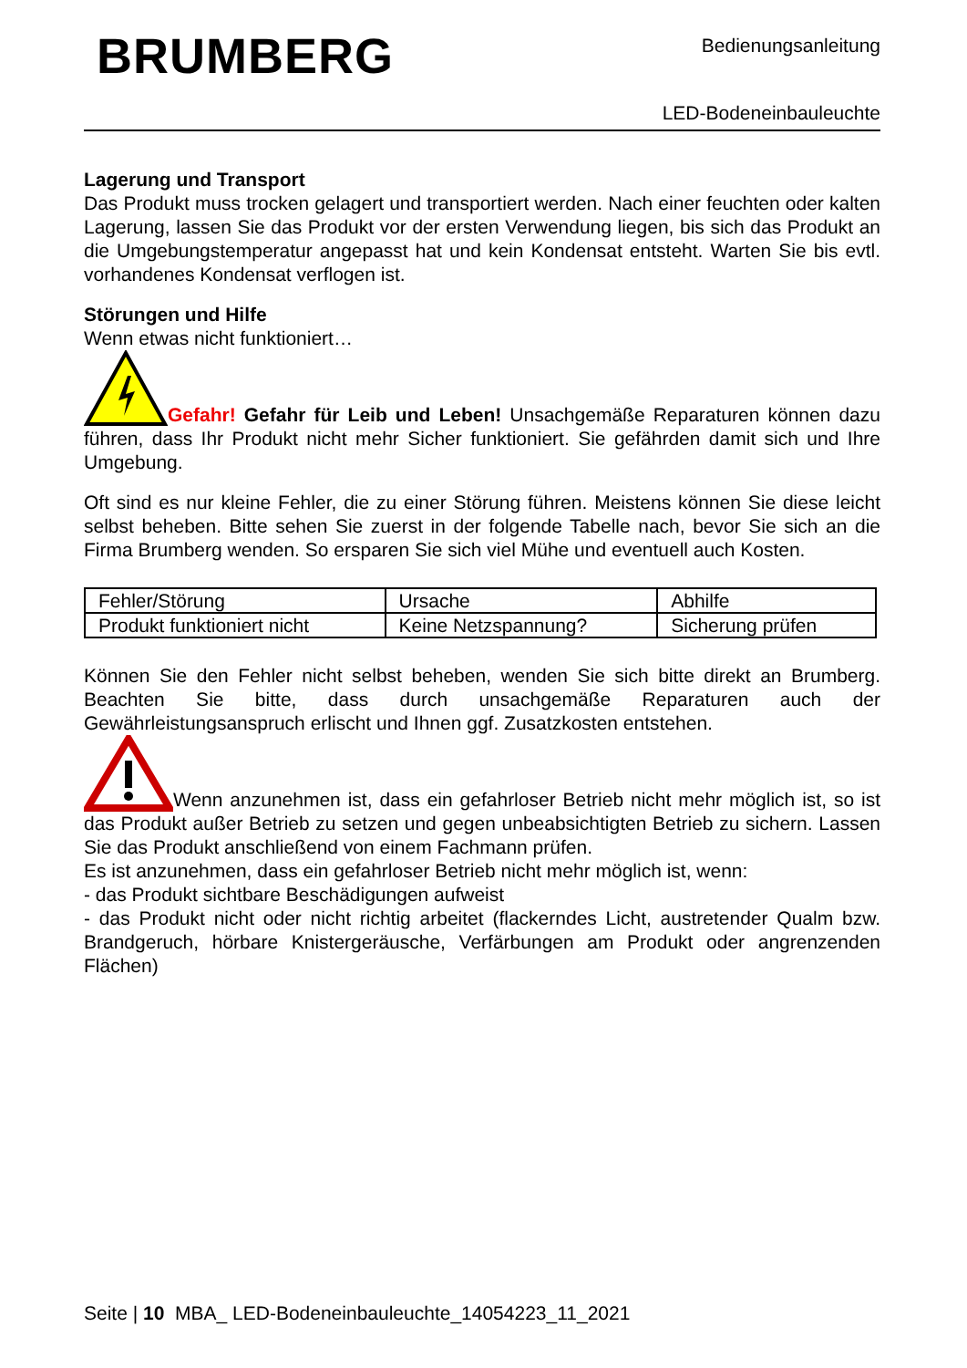BRUMBERG
Bedienungsanleitung
LED-Bodeneinbauleuchte
Lagerung und Transport
Das Produkt muss trocken gelagert und transportiert werden. Nach einer feuchten oder kalten Lagerung, lassen Sie das Produkt vor der ersten Verwendung liegen, bis sich das Produkt an die Umgebungstemperatur angepasst hat und kein Kondensat entsteht. Warten Sie bis evtl. vorhandenes Kondensat verflogen ist.
Störungen und Hilfe
Wenn etwas nicht funktioniert…
Gefahr! Gefahr für Leib und Leben! Unsachgemäße Reparaturen können dazu führen, dass Ihr Produkt nicht mehr Sicher funktioniert. Sie gefährden damit sich und Ihre Umgebung.
Oft sind es nur kleine Fehler, die zu einer Störung führen. Meistens können Sie diese leicht selbst beheben. Bitte sehen Sie zuerst in der folgende Tabelle nach, bevor Sie sich an die Firma Brumberg wenden. So ersparen Sie sich viel Mühe und eventuell auch Kosten.
| Fehler/Störung | Ursache | Abhilfe |
| Produkt funktioniert nicht | Keine Netzspannung? | Sicherung prüfen |
Können Sie den Fehler nicht selbst beheben, wenden Sie sich bitte direkt an Brumberg. Beachten Sie bitte, dass durch unsachgemäße Reparaturen auch der Gewährleistungsanspruch erlischt und Ihnen ggf. Zusatzkosten entstehen.
Wenn anzunehmen ist, dass ein gefahrloser Betrieb nicht mehr möglich ist, so ist das Produkt außer Betrieb zu setzen und gegen unbeabsichtigten Betrieb zu sichern. Lassen Sie das Produkt anschließend von einem Fachmann prüfen.
Es ist anzunehmen, dass ein gefahrloser Betrieb nicht mehr möglich ist, wenn:
- das Produkt sichtbare Beschädigungen aufweist
- das Produkt nicht oder nicht richtig arbeitet (flackerndes Licht, austretender Qualm bzw. Brandgeruch, hörbare Knistergeräusche, Verfärbungen am Produkt oder angrenzenden Flächen)
Seite | 10 MBA_ LED-Bodeneinbauleuchte_14054223_11_2021